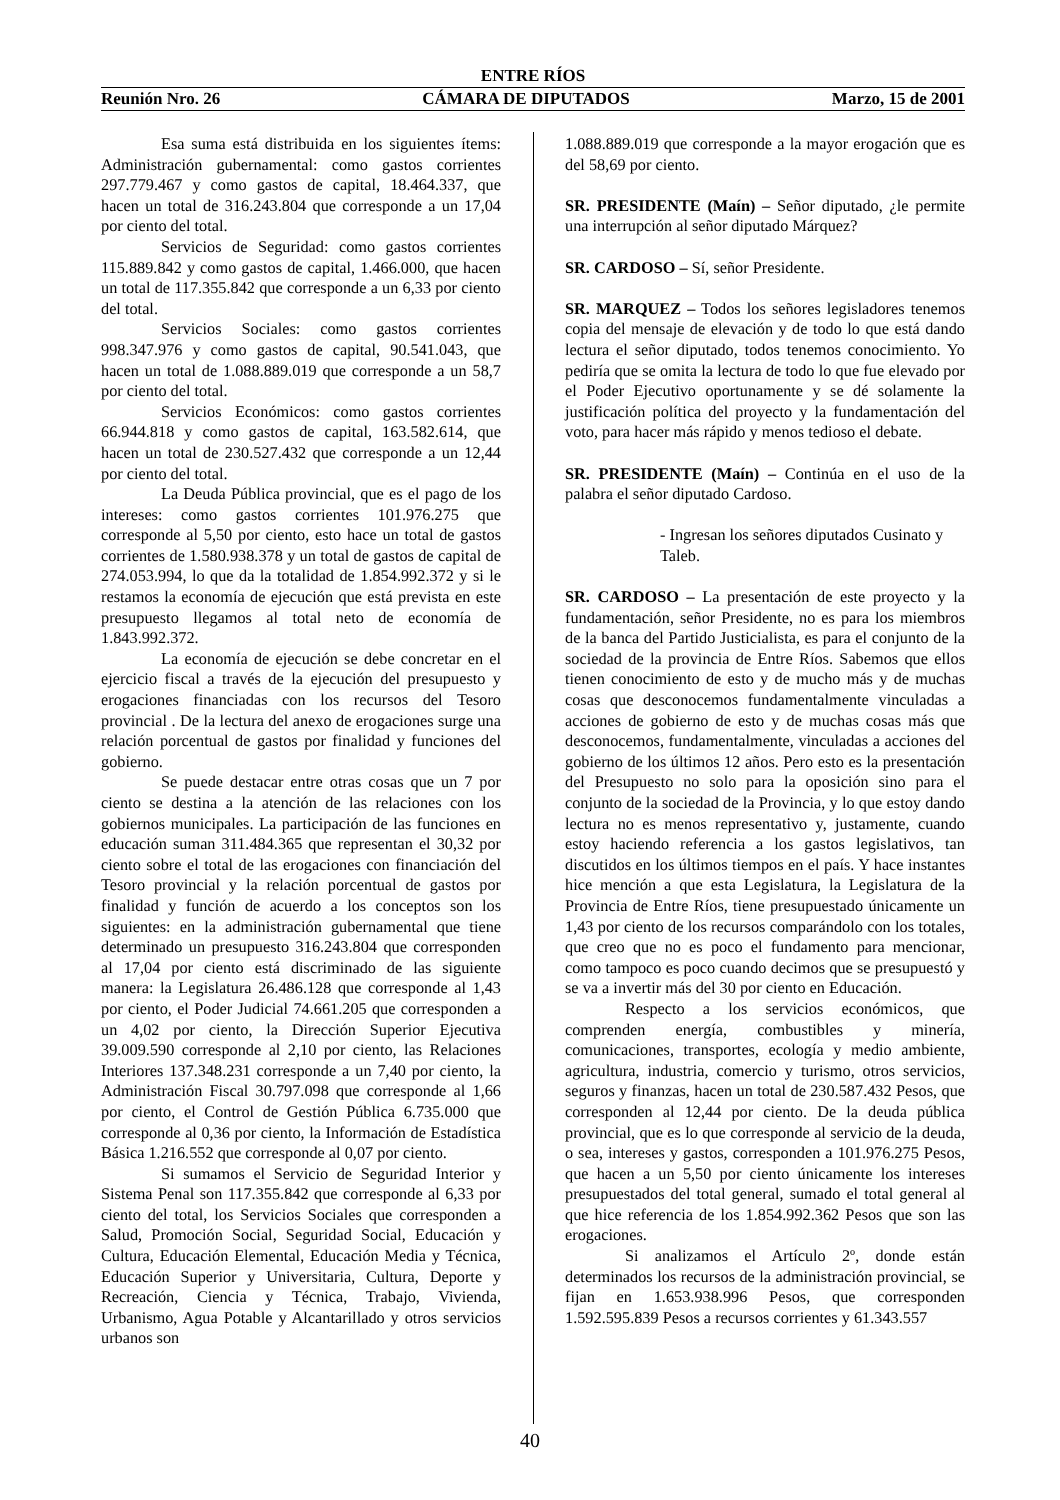ENTRE RÍOS
Reunión Nro. 26 CÁMARA DE DIPUTADOS Marzo, 15 de 2001
Esa suma está distribuida en los siguientes ítems: Administración gubernamental: como gastos corrientes 297.779.467 y como gastos de capital, 18.464.337, que hacen un total de 316.243.804 que corresponde a un 17,04 por ciento del total.
Servicios de Seguridad: como gastos corrientes 115.889.842 y como gastos de capital, 1.466.000, que hacen un total de 117.355.842 que corresponde a un 6,33 por ciento del total.
Servicios Sociales: como gastos corrientes 998.347.976 y como gastos de capital, 90.541.043, que hacen un total de 1.088.889.019 que corresponde a un 58,7 por ciento del total.
Servicios Económicos: como gastos corrientes 66.944.818 y como gastos de capital, 163.582.614, que hacen un total de 230.527.432 que corresponde a un 12,44 por ciento del total.
La Deuda Pública provincial, que es el pago de los intereses: como gastos corrientes 101.976.275 que corresponde al 5,50 por ciento, esto hace un total de gastos corrientes de 1.580.938.378 y un total de gastos de capital de 274.053.994, lo que da la totalidad de 1.854.992.372 y si le restamos la economía de ejecución que está prevista en este presupuesto llegamos al total neto de economía de 1.843.992.372.
La economía de ejecución se debe concretar en el ejercicio fiscal a través de la ejecución del presupuesto y erogaciones financiadas con los recursos del Tesoro provincial . De la lectura del anexo de erogaciones surge una relación porcentual de gastos por finalidad y funciones del gobierno.
Se puede destacar entre otras cosas que un 7 por ciento se destina a la atención de las relaciones con los gobiernos municipales. La participación de las funciones en educación suman 311.484.365 que representan el 30,32 por ciento sobre el total de las erogaciones con financiación del Tesoro provincial y la relación porcentual de gastos por finalidad y función de acuerdo a los conceptos son los siguientes: en la administración gubernamental que tiene determinado un presupuesto 316.243.804 que corresponden al 17,04 por ciento está discriminado de las siguiente manera: la Legislatura 26.486.128 que corresponde al 1,43 por ciento, el Poder Judicial 74.661.205 que corresponden a un 4,02 por ciento, la Dirección Superior Ejecutiva 39.009.590 corresponde al 2,10 por ciento, las Relaciones Interiores 137.348.231 corresponde a un 7,40 por ciento, la Administración Fiscal 30.797.098 que corresponde al 1,66 por ciento, el Control de Gestión Pública 6.735.000 que corresponde al 0,36 por ciento, la Información de Estadística Básica 1.216.552 que corresponde al 0,07 por ciento.
Si sumamos el Servicio de Seguridad Interior y Sistema Penal son 117.355.842 que corresponde al 6,33 por ciento del total, los Servicios Sociales que corresponden a Salud, Promoción Social, Seguridad Social, Educación y Cultura, Educación Elemental, Educación Media y Técnica, Educación Superior y Universitaria, Cultura, Deporte y Recreación, Ciencia y Técnica, Trabajo, Vivienda, Urbanismo, Agua Potable y Alcantarillado y otros servicios urbanos son
1.088.889.019 que corresponde a la mayor erogación que es del 58,69 por ciento.
SR. PRESIDENTE (Maín) – Señor diputado, ¿le permite una interrupción al señor diputado Márquez?
SR. CARDOSO – Sí, señor Presidente.
SR. MARQUEZ – Todos los señores legisladores tenemos copia del mensaje de elevación y de todo lo que está dando lectura el señor diputado, todos tenemos conocimiento. Yo pediría que se omita la lectura de todo lo que fue elevado por el Poder Ejecutivo oportunamente y se dé solamente la justificación política del proyecto y la fundamentación del voto, para hacer más rápido y menos tedioso el debate.
SR. PRESIDENTE (Maín) – Continúa en el uso de la palabra el señor diputado Cardoso.
- Ingresan los señores diputados Cusinato y Taleb.
SR. CARDOSO – La presentación de este proyecto y la fundamentación, señor Presidente, no es para los miembros de la banca del Partido Justicialista, es para el conjunto de la sociedad de la provincia de Entre Ríos. Sabemos que ellos tienen conocimiento de esto y de mucho más y de muchas cosas que desconocemos fundamentalmente vinculadas a acciones de gobierno de esto y de muchas cosas más que desconocemos, fundamentalmente, vinculadas a acciones del gobierno de los últimos 12 años. Pero esto es la presentación del Presupuesto no solo para la oposición sino para el conjunto de la sociedad de la Provincia, y lo que estoy dando lectura no es menos representativo y, justamente, cuando estoy haciendo referencia a los gastos legislativos, tan discutidos en los últimos tiempos en el país. Y hace instantes hice mención a que esta Legislatura, la Legislatura de la Provincia de Entre Ríos, tiene presupuestado únicamente un 1,43 por ciento de los recursos comparándolo con los totales, que creo que no es poco el fundamento para mencionar, como tampoco es poco cuando decimos que se presupuestó y se va a invertir más del 30 por ciento en Educación.
Respecto a los servicios económicos, que comprenden energía, combustibles y minería, comunicaciones, transportes, ecología y medio ambiente, agricultura, industria, comercio y turismo, otros servicios, seguros y finanzas, hacen un total de 230.587.432 Pesos, que corresponden al 12,44 por ciento. De la deuda pública provincial, que es lo que corresponde al servicio de la deuda, o sea, intereses y gastos, corresponden a 101.976.275 Pesos, que hacen a un 5,50 por ciento únicamente los intereses presupuestados del total general, sumado el total general al que hice referencia de los 1.854.992.362 Pesos que son las erogaciones.
Si analizamos el Artículo 2º, donde están determinados los recursos de la administración provincial, se fijan en 1.653.938.996 Pesos, que corresponden 1.592.595.839 Pesos a recursos corrientes y 61.343.557
40